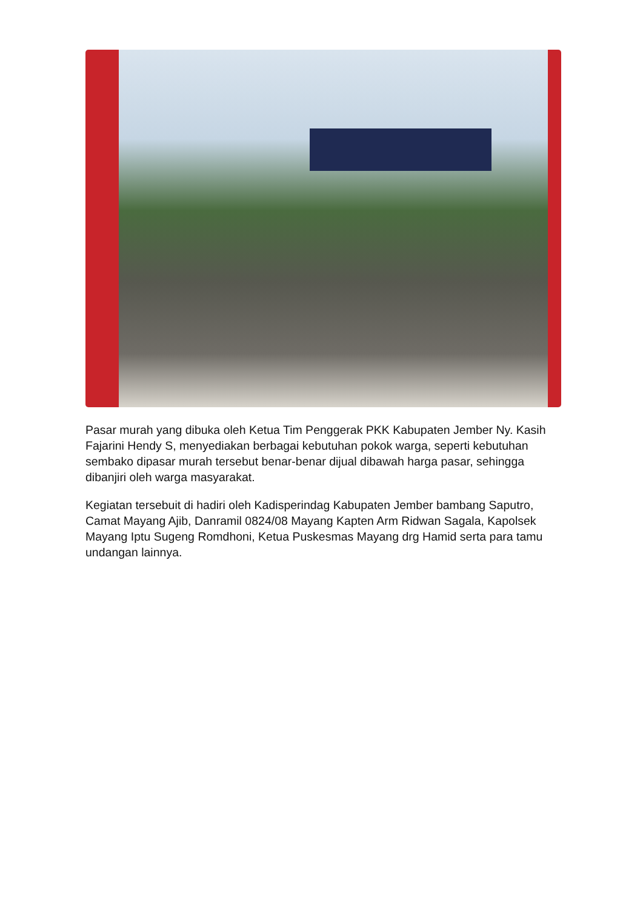Pasar murah yang dibuka oleh Ketua Tim Penggerak PKK Kabupaten Jember Ny. Kasih Fajarini Hendy S, menyediakan berbagai kebutuhan pokok warga, seperti kebutuhan sembako dipasar murah tersebut benar-benar dijual dibawah harga pasar, sehingga dibanjiri oleh warga masyarakat.
Kegiatan tersebuit di hadiri oleh Kadisperindag Kabupaten Jember bambang Saputro, Camat Mayang Ajib, Danramil 0824/08 Mayang Kapten Arm Ridwan Sagala, Kapolsek Mayang Iptu Sugeng Romdhoni, Ketua Puskesmas Mayang drg Hamid serta para tamu undangan lainnya.